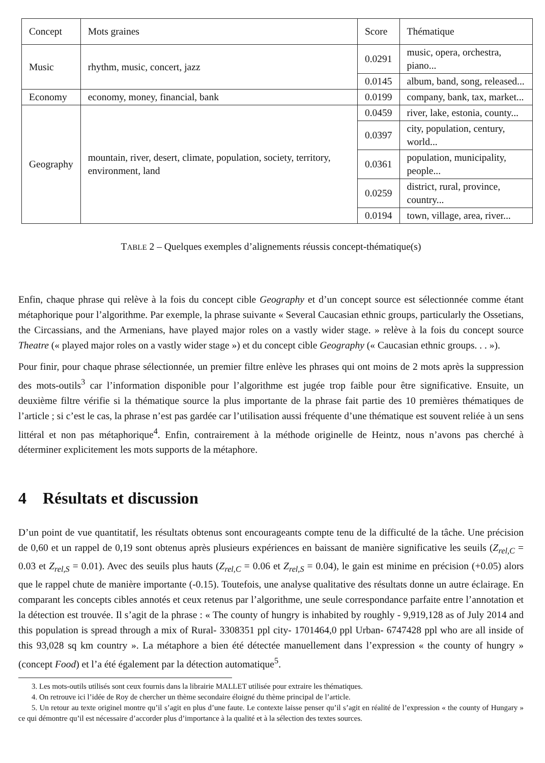| Concept | Mots graines | Score | Thématique |
| --- | --- | --- | --- |
| Music | rhythm, music, concert, jazz | 0.0291 | music, opera, orchestra, piano... |
| | | 0.0145 | album, band, song, released... |
| Economy | economy, money, financial, bank | 0.0199 | company, bank, tax, market... |
| Geography | mountain, river, desert, climate, population, society, territory, environment, land | 0.0459 | river, lake, estonia, county... |
| | | 0.0397 | city, population, century, world... |
| | | 0.0361 | population, municipality, people... |
| | | 0.0259 | district, rural, province, country... |
| | | 0.0194 | town, village, area, river... |
TABLE 2 – Quelques exemples d’alignements réussis concept-thématique(s)
Enfin, chaque phrase qui relève à la fois du concept cible Geography et d’un concept source est sélectionnée comme étant métaphorique pour l’algorithme. Par exemple, la phrase suivante « Several Caucasian ethnic groups, particularly the Ossetians, the Circassians, and the Armenians, have played major roles on a vastly wider stage. » relève à la fois du concept source Theatre (« played major roles on a vastly wider stage ») et du concept cible Geography (« Caucasian ethnic groups. . . »).
Pour finir, pour chaque phrase sélectionnée, un premier filtre enlève les phrases qui ont moins de 2 mots après la suppression des mots-outils<sup>3</sup> car l’information disponible pour l’algorithme est jugée trop faible pour être significative. Ensuite, un deuxième filtre vérifie si la thématique source la plus importante de la phrase fait partie des 10 premières thématiques de l’article ; si c’est le cas, la phrase n’est pas gardée car l’utilisation aussi fréquente d’une thématique est souvent reliée à un sens littéral et non pas métaphorique<sup>4</sup>. Enfin, contrairement à la méthode originelle de Heintz, nous n’avons pas cherché à déterminer explicitement les mots supports de la métaphore.
4 Résultats et discussion
D’un point de vue quantitatif, les résultats obtenus sont encourageants compte tenu de la difficulté de la tâche. Une précision de 0,60 et un rappel de 0,19 sont obtenus après plusieurs expériences en baissant de manière significative les seuils (Z<sub>rel,C</sub> = 0.03 et Z<sub>rel,S</sub> = 0.01). Avec des seuils plus hauts (Z<sub>rel,C</sub> = 0.06 et Z<sub>rel,S</sub> = 0.04), le gain est minime en précision (+0.05) alors que le rappel chute de manière importante (-0.15). Toutefois, une analyse qualitative des résultats donne un autre éclairage. En comparant les concepts cibles annotés et ceux retenus par l’algorithme, une seule correspondance parfaite entre l’annotation et la détection est trouvée. Il s’agit de la phrase : « The county of hungry is inhabited by roughly - 9,919,128 as of July 2014 and this population is spread through a mix of Rural- 3308351 ppl city- 1701464,0 ppl Urban- 6747428 ppl who are all inside of this 93,028 sq km country ». La métaphore a bien été détectée manuellement dans l’expression « the county of hungry » (concept Food) et l’a été également par la détection automatique<sup>5</sup>.
3. Les mots-outils utilisés sont ceux fournis dans la librairie MALLET utilisée pour extraire les thématiques.
4. On retrouve ici l’idée de Roy de chercher un thème secondaire éloigné du thème principal de l’article.
5. Un retour au texte originel montre qu’il s’agit en plus d’une faute. Le contexte laisse penser qu’il s’agit en réalité de l’expression « the county of Hungary » ce qui démontre qu’il est nécessaire d’accorder plus d’importance à la qualité et à la sélection des textes sources.